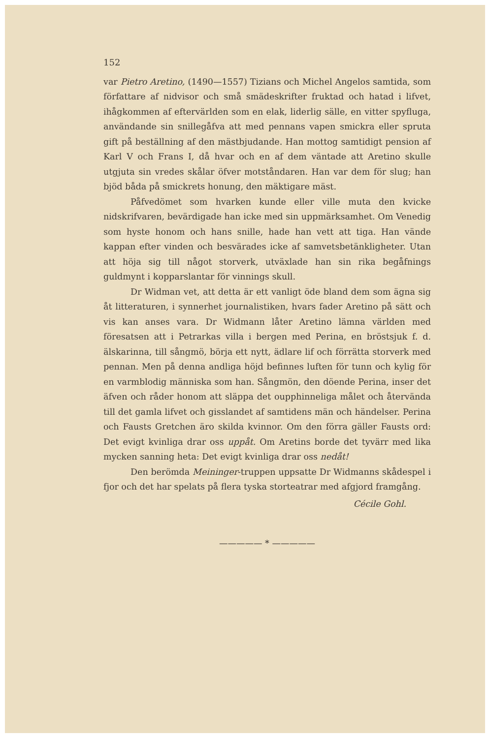152
var Pietro Aretino, (1490—1557) Tizians och Michel Angelos samtida, som författare af nidvisor och små smädeskrifter fruktad och hatad i lifvet, ihågkommen af eftervärlden som en elak, liderlig sälle, en vitter spyfluga, användande sin snillegåfva att med pennans vapen smickra eller spruta gift på beställning af den mästbjudande. Han mottog samtidigt pension af Karl V och Frans I, då hvar och en af dem väntade att Aretino skulle utgjuta sin vredes skålar öfver motståndaren. Han var dem för slug; han bjöd båda på smickrets honung, den mäktigare mäst.
Påfvedömet som hvarken kunde eller ville muta den kvicke nidskrifvaren, bevärdigade han icke med sin uppmärksamhet. Om Venedig som hyste honom och hans snille, hade han vett att tiga. Han vände kappan efter vinden och besvärades icke af samvetsbetänkligheter. Utan att höja sig till något storverk, utväxlade han sin rika begåfnings guldmynt i kopparslantar för vinnings skull.
Dr Widman vet, att detta är ett vanligt öde bland dem som ägna sig åt litteraturen, i synnerhet journalistiken, hvars fader Aretino på sätt och vis kan anses vara. Dr Widmann låter Aretino lämna världen med föresatsen att i Petrarkas villa i bergen med Perina, en bröstsjuk f. d. älskarinna, till sångmö, börja ett nytt, ädlare lif och förrätta storverk med pennan. Men på denna andliga höjd befinnes luften för tunn och kylig för en varmblodig människa som han. Sångmön, den döende Perina, inser det äfven och råder honom att släppa det oupphinneliga målet och återvända till det gamla lifvet och gisslandet af samtidens män och händelser. Perina och Fausts Gretchen äro skilda kvinnor. Om den förra gäller Fausts ord: Det evigt kvinliga drar oss uppåt. Om Aretins borde det tyvärr med lika mycken sanning heta: Det evigt kvinliga drar oss nedåt!
Den berömda Meininger-truppen uppsatte Dr Widmanns skådespel i fjor och det har spelats på flera tyska storteatrar med afgjord framgång.
Cécile Gohl.
————— * —————